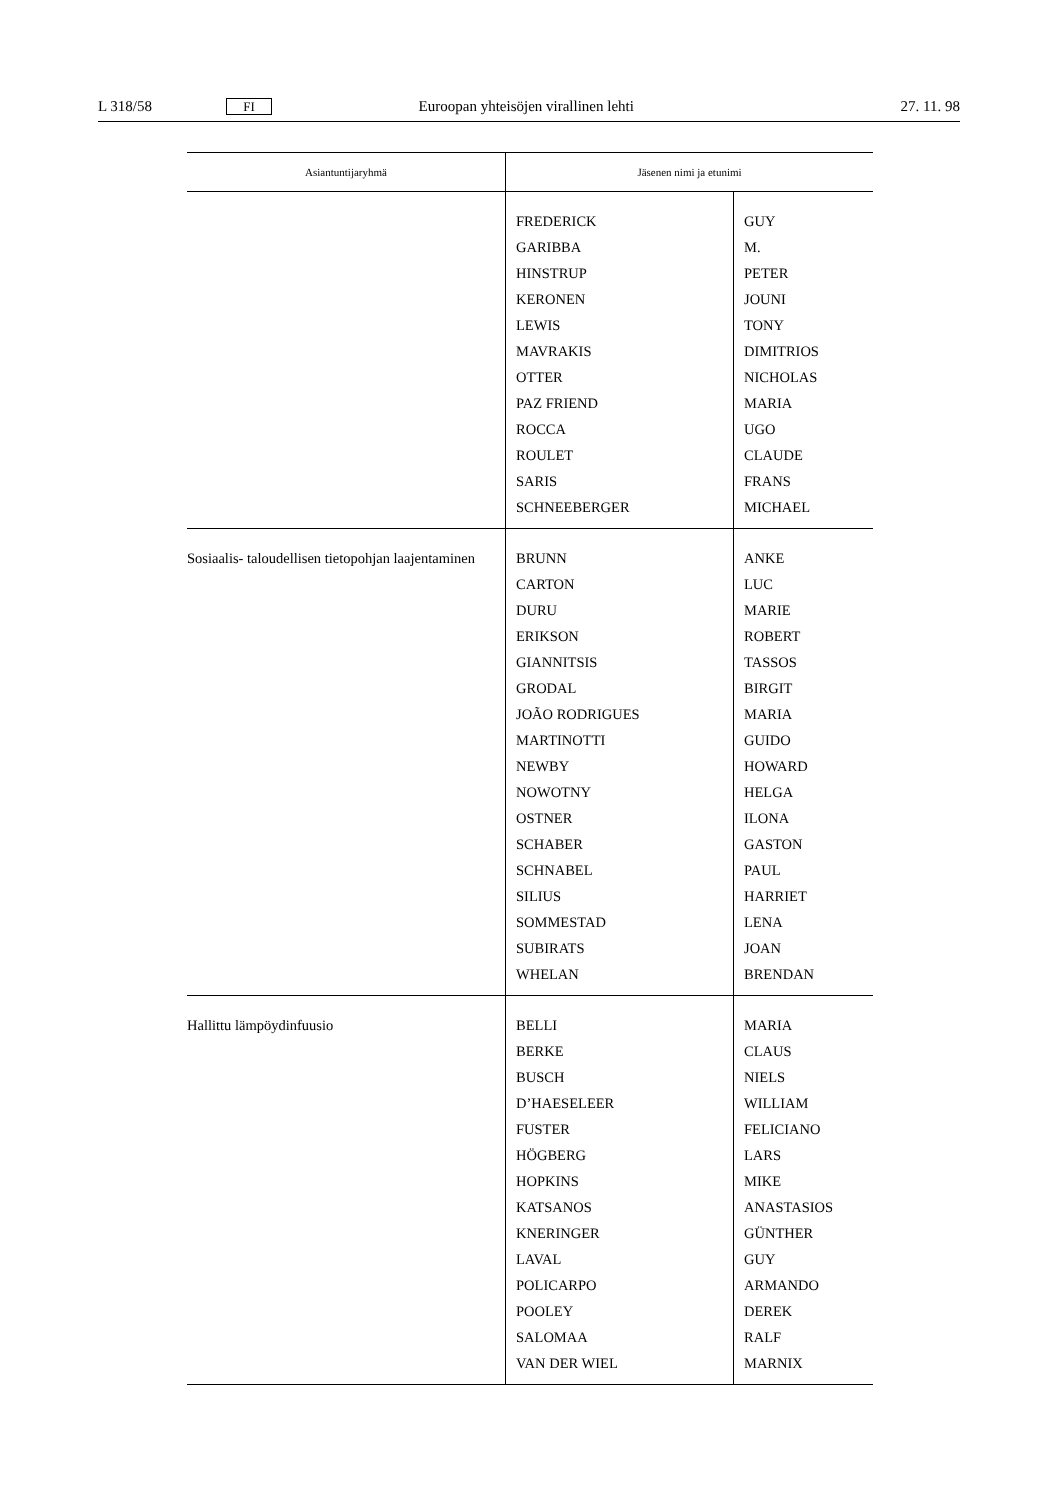L 318/58 FI Euroopan yhteisöjen virallinen lehti 27. 11. 98
| Asiantuntijaryhmä | Jäsenen nimi ja etunimi | |
| --- | --- | --- |
| | FREDERICK GARIBBA HINSTRUP KERONEN LEWIS MAVRAKIS OTTER PAZ FRIEND ROCCA ROULET SARIS SCHNEEBERGER | GUY M. PETER JOUNI TONY DIMITRIOS NICHOLAS MARIA UGO CLAUDE FRANS MICHAEL |
| Sosiaalis- taloudellisen tietopohjan laajentaminen | BRUNN CARTON DURU ERIKSON GIANNITSIS GRODAL JOÃO RODRIGUES MARTINOTTI NEWBY NOWOTNY OSTNER SCHABER SCHNABEL SILIUS SOMMESTAD SUBIRATS WHELAN | ANKE LUC MARIE ROBERT TASSOS BIRGIT MARIA GUIDO HOWARD HELGA ILONA GASTON PAUL HARRIET LENA JOAN BRENDAN |
| Hallittu lämpöydinfuusio | BELLI BERKE BUSCH D’HAESELEER FUSTER HÖGBERG HOPKINS KATSANOS KNERINGER LAVAL POLICARPO POOLEY SALOMAA VAN DER WIEL | MARIA CLAUS NIELS WILLIAM FELICIANO LARS MIKE ANASTASIOS GÜNTHER GUY ARMANDO DEREK RALF MARNIX |